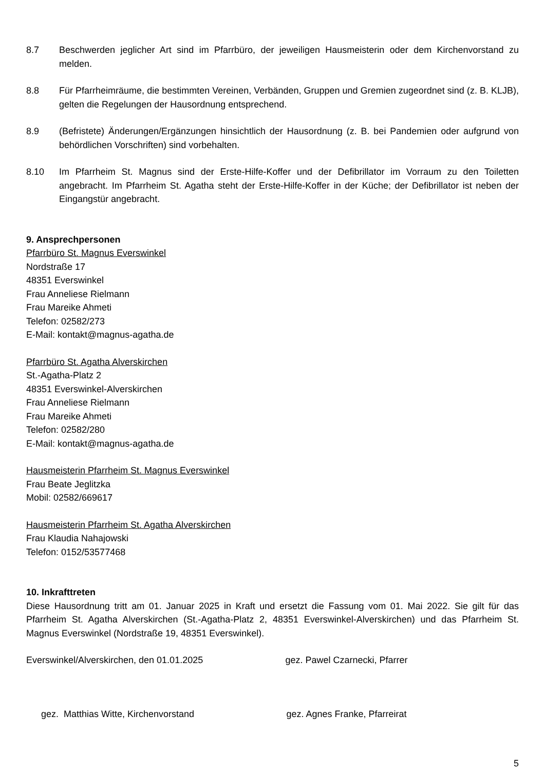8.7 Beschwerden jeglicher Art sind im Pfarrbüro, der jeweiligen Hausmeisterin oder dem Kirchenvorstand zu melden.
8.8 Für Pfarrheimräume, die bestimmten Vereinen, Verbänden, Gruppen und Gremien zugeordnet sind (z. B. KLJB), gelten die Regelungen der Hausordnung entsprechend.
8.9 (Befristete) Änderungen/Ergänzungen hinsichtlich der Hausordnung (z. B. bei Pandemien oder aufgrund von behördlichen Vorschriften) sind vorbehalten.
8.10 Im Pfarrheim St. Magnus sind der Erste-Hilfe-Koffer und der Defibrillator im Vorraum zu den Toiletten angebracht. Im Pfarrheim St. Agatha steht der Erste-Hilfe-Koffer in der Küche; der Defibrillator ist neben der Eingangstür angebracht.
9. Ansprechpersonen
Pfarrbüro St. Magnus Everswinkel
Nordstraße 17
48351 Everswinkel
Frau Anneliese Rielmann
Frau Mareike Ahmeti
Telefon: 02582/273
E-Mail: kontakt@magnus-agatha.de
Pfarrbüro St. Agatha Alverskirchen
St.-Agatha-Platz 2
48351 Everswinkel-Alverskirchen
Frau Anneliese Rielmann
Frau Mareike Ahmeti
Telefon: 02582/280
E-Mail: kontakt@magnus-agatha.de
Hausmeisterin Pfarrheim St. Magnus Everswinkel
Frau Beate Jeglitzka
Mobil: 02582/669617
Hausmeisterin Pfarrheim St. Agatha Alverskirchen
Frau Klaudia Nahajowski
Telefon: 0152/53577468
10. Inkrafttreten
Diese Hausordnung tritt am 01. Januar 2025 in Kraft und ersetzt die Fassung vom 01. Mai 2022. Sie gilt für das Pfarrheim St. Agatha Alverskirchen (St.-Agatha-Platz 2, 48351 Everswinkel-Alverskirchen) und das Pfarrheim St. Magnus Everswinkel (Nordstraße 19, 48351 Everswinkel).
Everswinkel/Alverskirchen, den 01.01.2025
gez. Pawel Czarnecki, Pfarrer
gez. Matthias Witte, Kirchenvorstand
gez. Agnes Franke, Pfarreirat
5